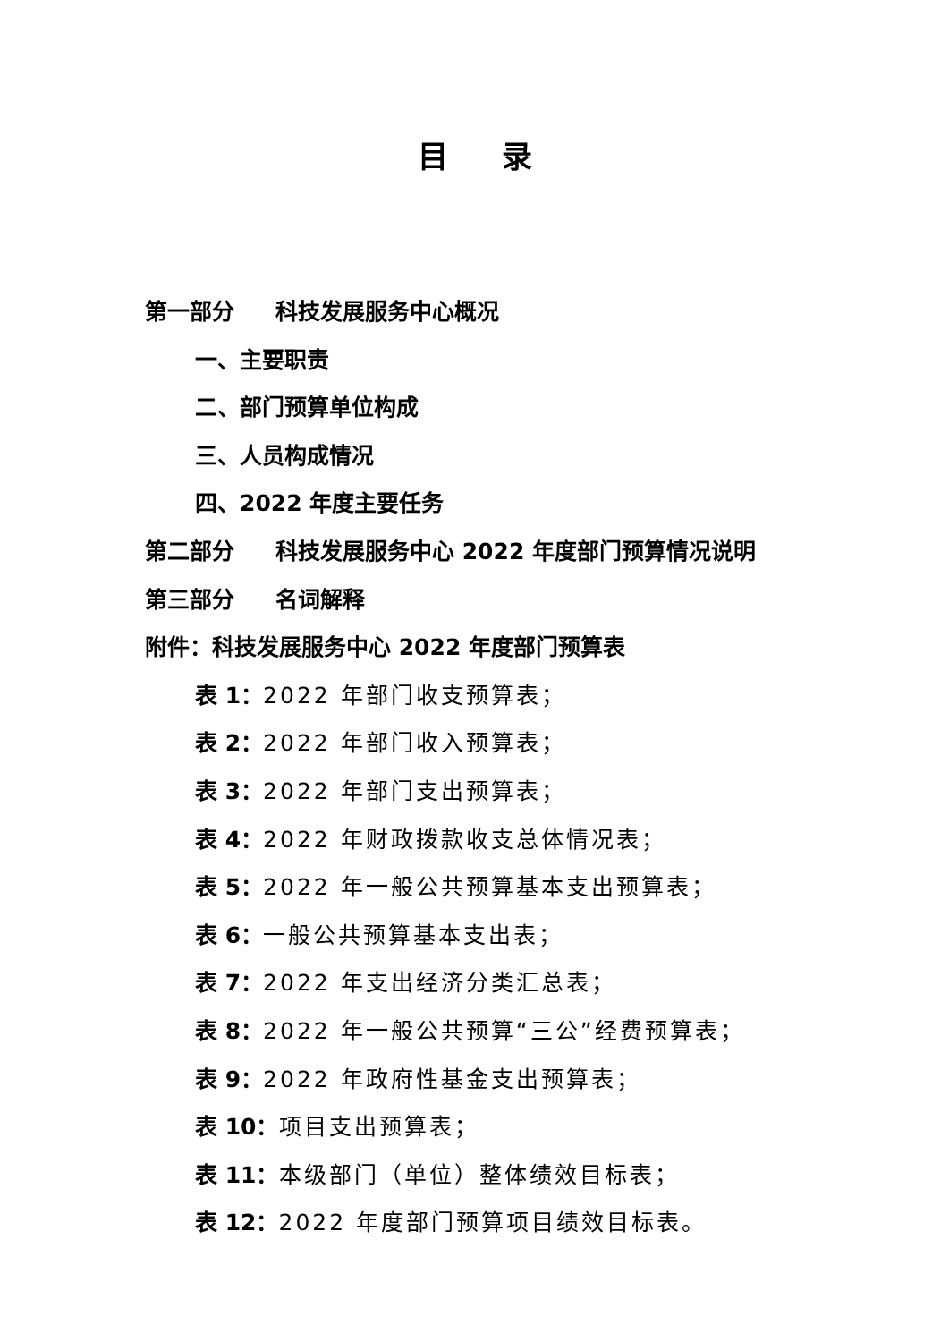目录
第一部分 科技发展服务中心概况
一、主要职责
二、部门预算单位构成
三、人员构成情况
四、2022 年度主要任务
第二部分 科技发展服务中心 2022 年度部门预算情况说明
第三部分 名词解释
附件：科技发展服务中心 2022 年度部门预算表
表 1：2022 年部门收支预算表；
表 2：2022 年部门收入预算表；
表 3：2022 年部门支出预算表；
表 4：2022 年财政拨款收支总体情况表；
表 5：2022 年一般公共预算基本支出预算表；
表 6：一般公共预算基本支出表；
表 7：2022 年支出经济分类汇总表；
表 8：2022 年一般公共预算“三公”经费预算表；
表 9：2022 年政府性基金支出预算表；
表 10：项目支出预算表；
表 11：本级部门（单位）整体绩效目标表；
表 12：2022 年度部门预算项目绩效目标表。